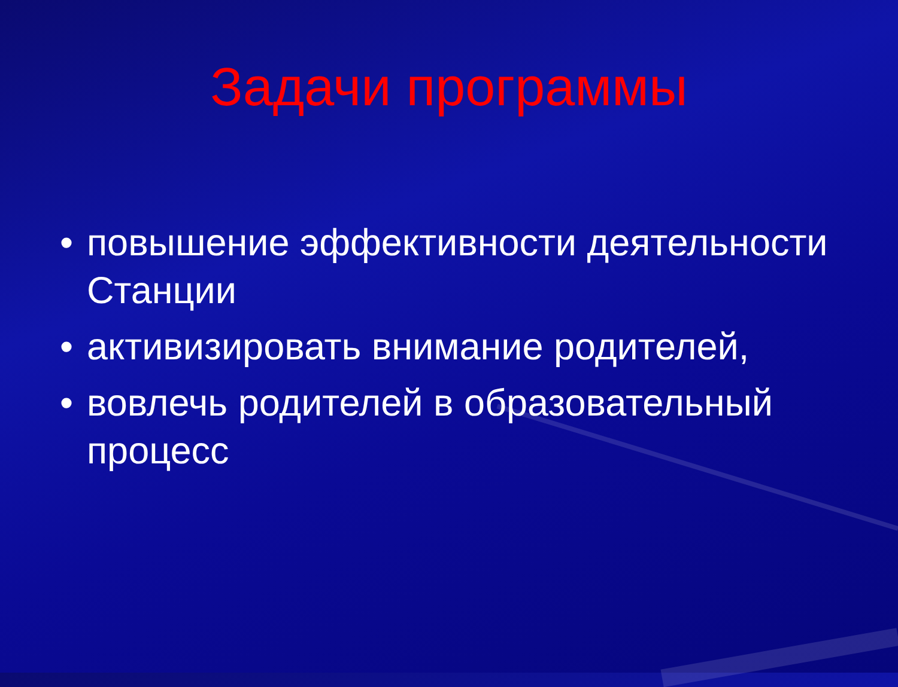Задачи программы
• повышение эффективности деятельности Станции
• активизировать внимание родителей,
• вовлечь родителей в образовательный процесс